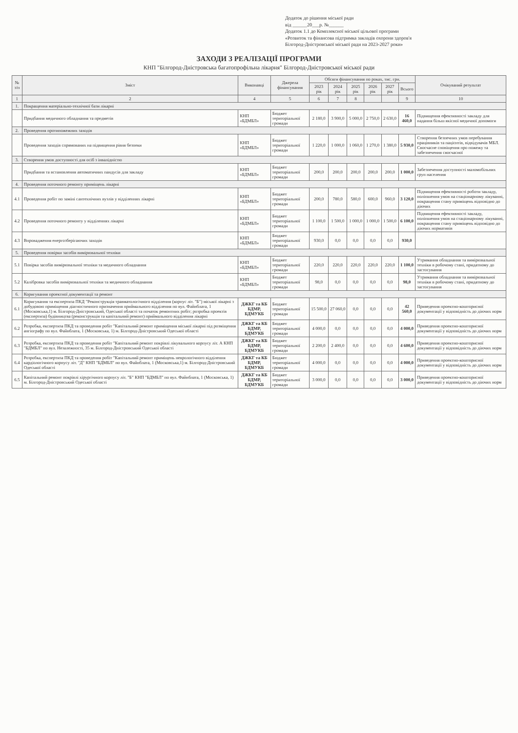Додаток до рішення міської ради
від ______20___р. №______
Додаток 1.1 до Комплексної міської цільової програми
«Розвиток та фінансова підтримка закладів охорони здоров'я
Білгород-Дністровської міської ради на 2023-2027 роки»
ЗАХОДИ З РЕАЛІЗАЦІЇ ПРОГРАМИ
КНП "Білгород-Дністровська багатопрофільна лікарня" Білгород-Дністровської міської ради
| № з/п | Зміст | Виконавці | Джерела фінансування | Обсяги фінансування по роках, тис. грн. | | | | | | Очікуваний результат |
| --- | --- | --- | --- | --- | --- | --- | --- | --- | --- | --- |
| | | | | 2023 рік | 2024 рік | 2025 рік | 2026 рік | 2027 рік | Всього | |
| 1 | 2 | 4 | 5 | 6 | 7 | 8 | | | 9 | 10 |
| 1. | Покращення матеріально-технічної бази лікарні | | | | | | | | | |
| | Придбання медичного обладнання та предметів | КНП «БДМБЛ» | Бюджет територіальної громади | 2 180,0 | 3 900,0 | 5 000,0 | 2 750,0 | 2 630,0 | 16 460,0 | Підвищення ефективності закладу для надання більш якісної медичної допомоги |
| 2. | Проведення протипожежних заходів | | | | | | | | | |
| | Проведення заходів спрямованих на підвищення рівня безпеки | КНП «БДМБЛ» | Бюджет територіальної громади | 1 220,0 | 1 000,0 | 1 060,0 | 1 270,0 | 1 380,0 | 5 930,0 | Створення безпечних умов перебування працівників та пацієнтів, відвідувачів МБЛ. Своєчасне сповіщення про пожежу та забезпечення своєчасної |
| 3. | Створення умов доступності для осіб з інвалідністю | | | | | | | | | |
| | Придбання та встановлення автоматичних пандусів для закладу | КНП «БДМБЛ» | Бюджет територіальної громади | 200,0 | 200,0 | 200,0 | 200,0 | 200,0 | 1 000,0 | Забезпечення доступності маломобільних груп населення |
| 4. | Проведення поточного ремонту приміщень лікарні | | | | | | | | | |
| 4.1 | Проведення робіт по заміні сантехнічних вузлів у відділеннях лікарні | КНП «БДМБЛ» | Бюджет територіальної громади | 200,0 | 780,0 | 580,0 | 600,0 | 960,0 | 3 120,0 | Підвищення ефективності роботи закладу, поліпшення умов на стаціонарному лікуванні, покращення стану приміщень відповідно до діючих |
| 4.2 | Проведення поточного ремонту у відділеннях лікарні | КНП «БДМБЛ» | Бюджет територіальної громади | 1 100,0 | 1 500,0 | 1 000,0 | 1 000,0 | 1 500,0 | 6 100,0 | Підвищення ефективності закладу, поліпшення умов на стаціонарному лікуванні, покращення стану приміщень відповідно до діючих нормативів |
| 4.3 | Впровадження енергозберігаючих заходів | КНП «БДМБЛ» | Бюджет територіальної громади | 930,0 | 0,0 | 0,0 | 0,0 | 0,0 | 930,0 | |
| 5. | Проведення повірки засобів вимірювальної техніки | | | | | | | | | |
| 5.1 | Повірка засобів вимірювальної техніки та медичного обладнання | КНП «БДМБЛ» | Бюджет територіальної громади | 220,0 | 220,0 | 220,0 | 220,0 | 220,0 | 1 100,0 | Утримання обладнання та вимірювальної техніки в робочому стані, придатному до застосування |
| 5.2 | Калібровка засобів вимірювальної техніки та медичного обладнання | КНП «БДМБЛ» | Бюджет територіальної громади | 98,0 | 0,0 | 0,0 | 0,0 | 0,0 | 98,0 | Утримання обладнання та вимірювальної техніки в робочому стані, придатному до застосування |
| 6. | Коригування проектної документації та ремонт | | | | | | | | | |
| 6.1 | Коригування та експертиза ПКД "Реконструкція травматологічного відділення (корпус літ. "Б") міської лікарні з добудовою приміщення діагностичного призначення приймального відділення по вул. Файнблата, 1 (Московська,1) м. Білгород-Дністровський, Одеської області та початок ремонтних робіт; розробка проектів (експертиза) будівництва (реконструкція та капітальний ремонт) приймального відділення лікарні | ДЖКГ та КБ БДМР, БДМУКБ | Бюджет територіальної громади | 15 500,0 | 27 060,0 | 0,0 | 0,0 | 0,0 | 42 560,0 | Приведення проектно-кошторисної документації у відповідність до діючих норм |
| 6.2 | Розробка, експертиза ПКД та проведення робіт "Капітальний ремонт приміщення міської лікарні під розміщення ангіографу по вул. Файнблата, 1 (Московська, 1) м. Білгород-Дністровський Одеської області | ДЖКГ та КБ БДМР, БДМУКБ | Бюджет територіальної громади | 4 000,0 | 0,0 | 0,0 | 0,0 | 0,0 | 4 000,0 | Приведення проектно-кошторисної документації у відповідність до діючих норм |
| 6.3 | Розробка, експертиза ПКД та проведення робіт "Капітальний ремонт покрівлі лікувального корпусу літ. А КНП "БДМБЛ" по вул. Незалежності, 35 м. Білгород-Дністровський Одеської області | ДЖКГ та КБ БДМР, БДМУКБ | Бюджет територіальної громади | 2 200,0 | 2 400,0 | 0,0 | 0,0 | 0,0 | 4 600,0 | Приведення проектно-кошторисної документації у відповідність до діючих норм |
| 6.4 | Розробка, експертиза ПКД та проведення робіт "Капітальний ремонт приміщень неврологічного відділення кардіологічного корпусу літ. "Д" КНП "БДМБЛ" по вул. Файнблата, 1 (Московська,1) м. Білгород-Дністровський Одеської області | ДЖКГ та КБ БДМР, БДМУКБ | Бюджет територіальної громади | 4 000,0 | 0,0 | 0,0 | 0,0 | 0,0 | 4 000,0 | Приведення проектно-кошторисної документації у відповідність до діючих норм |
| 6.5 | Капітальний ремонт покрівлі хірургічного корпусу літ. "Б" КНП "БДМБЛ" по вул. Файнблата, 1 (Московська, 1) м. Білгород-Дністровський Одеської області | ДЖКГ та КБ БДМР, БДМУКБ | Бюджет територіальної громади | 3 000,0 | 0,0 | 0,0 | 0,0 | 0,0 | 3 000,0 | Приведення проектно-кошторисної документації у відповідність до діючих норм |